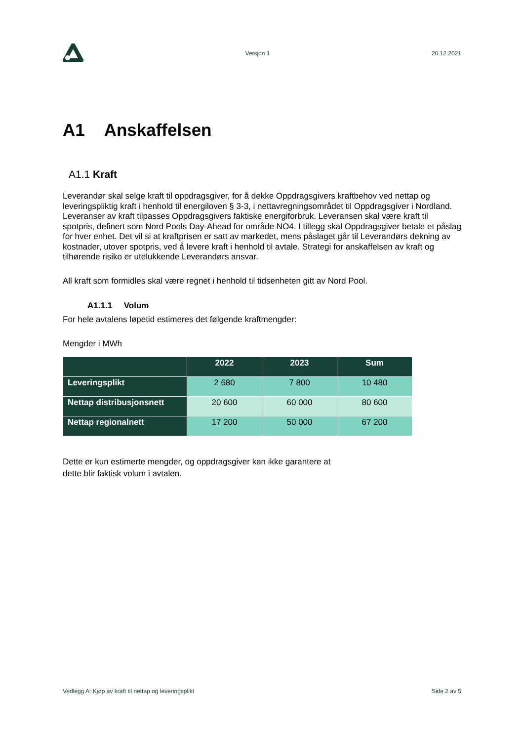Versjon 1 20.12.2021
A1 Anskaffelsen
A1.1 Kraft
Leverandør skal selge kraft til oppdragsgiver, for å dekke Oppdragsgivers kraftbehov ved nettap og leveringspliktig kraft i henhold til energiloven § 3-3, i nettavregningsområdet til Oppdragsgiver i Nordland. Leveranser av kraft tilpasses Oppdragsgivers faktiske energiforbruk. Leveransen skal være kraft til spotpris, definert som Nord Pools Day-Ahead for område NO4. I tillegg skal Oppdragsgiver betale et påslag for hver enhet. Det vil si at kraftprisen er satt av markedet, mens påslaget går til Leverandørs dekning av kostnader, utover spotpris, ved å levere kraft i henhold til avtale. Strategi for anskaffelsen av kraft og tilhørende risiko er utelukkende Leverandørs ansvar.
All kraft som formidles skal være regnet i henhold til tidsenheten gitt av Nord Pool.
A1.1.1 Volum
For hele avtalens løpetid estimeres det følgende kraftmengder:
Mengder i MWh
| | 2022 | 2023 | Sum |
| --- | --- | --- | --- |
| Leveringsplikt | 2 680 | 7 800 | 10 480 |
| Nettap distribusjonsnett | 20 600 | 60 000 | 80 600 |
| Nettap regionalnett | 17 200 | 50 000 | 67 200 |
Dette er kun estimerte mengder, og oppdragsgiver kan ikke garantere at
dette blir faktisk volum i avtalen.
Vedlegg A: Kjøp av kraft til nettap og leveringsplikt Side 2 av 5